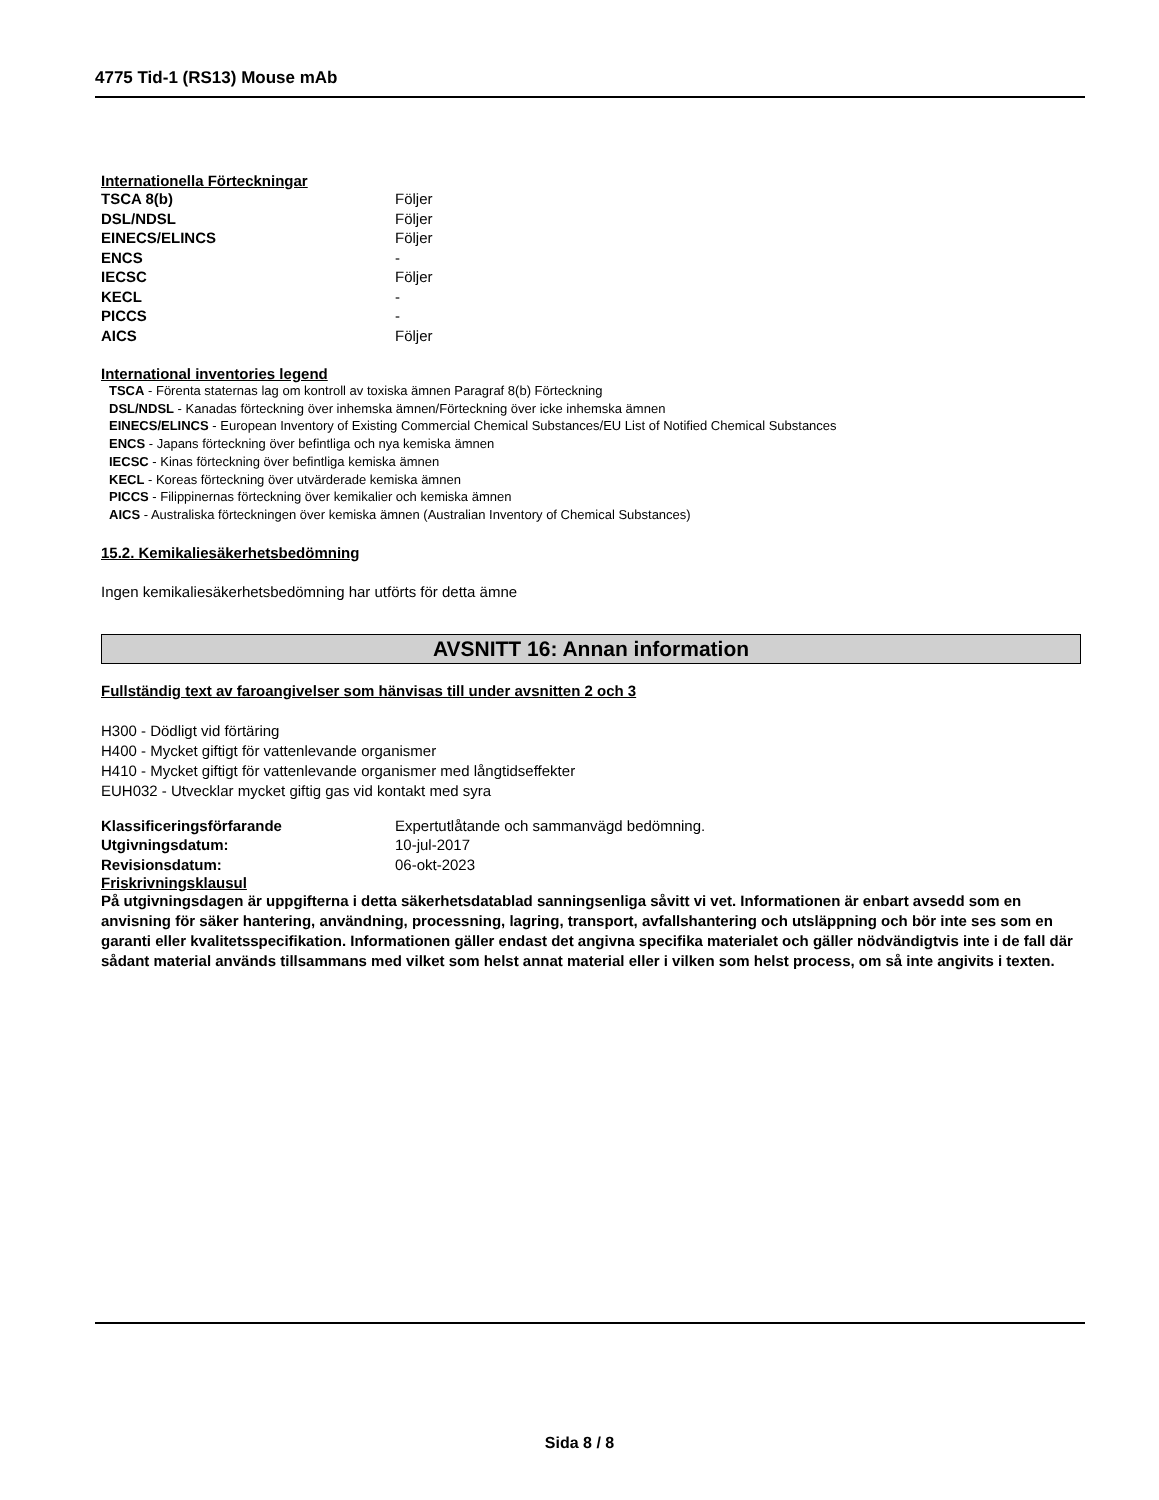4775 Tid-1 (RS13) Mouse mAb
Internationella Förteckningar
| TSCA 8(b) | Följer |
| DSL/NDSL | Följer |
| EINECS/ELINCS | Följer |
| ENCS | - |
| IECSC | Följer |
| KECL | - |
| PICCS | - |
| AICS | Följer |
International inventories legend
TSCA - Förenta staternas lag om kontroll av toxiska ämnen Paragraf 8(b) Förteckning
DSL/NDSL - Kanadas förteckning över inhemska ämnen/Förteckning över icke inhemska ämnen
EINECS/ELINCS - European Inventory of Existing Commercial Chemical Substances/EU List of Notified Chemical Substances
ENCS - Japans förteckning över befintliga och nya kemiska ämnen
IECSC - Kinas förteckning över befintliga kemiska ämnen
KECL - Koreas förteckning över utvärderade kemiska ämnen
PICCS - Filippinernas förteckning över kemikalier och kemiska ämnen
AICS - Australiska förteckningen över kemiska ämnen (Australian Inventory of Chemical Substances)
15.2. Kemikaliesäkerhetsbedömning
Ingen kemikaliesäkerhetsbedömning har utförts för detta ämne
AVSNITT 16: Annan information
Fullständig text av faroangivelser som hänvisas till under avsnitten 2 och 3
H300 - Dödligt vid förtäring
H400 - Mycket giftigt för vattenlevande organismer
H410 - Mycket giftigt för vattenlevande organismer med långtidseffekter
EUH032 - Utvecklar mycket giftig gas vid kontakt med syra
| Klassificeringsförfarande | Expertutlåtande och sammanvägd bedömning. |
| Utgivningsdatum: | 10-jul-2017 |
| Revisionsdatum: | 06-okt-2023 |
Friskrivningsklausul
På utgivningsdagen är uppgifterna i detta säkerhetsdatablad sanningsenliga såvitt vi vet. Informationen är enbart avsedd som en anvisning för säker hantering, användning, processning, lagring, transport, avfallshantering och utsläppning och bör inte ses som en garanti eller kvalitetsspecifikation. Informationen gäller endast det angivna specifika materialet och gäller nödvändigtvis inte i de fall där sådant material används tillsammans med vilket som helst annat material eller i vilken som helst process, om så inte angivits i texten.
Sida 8 / 8